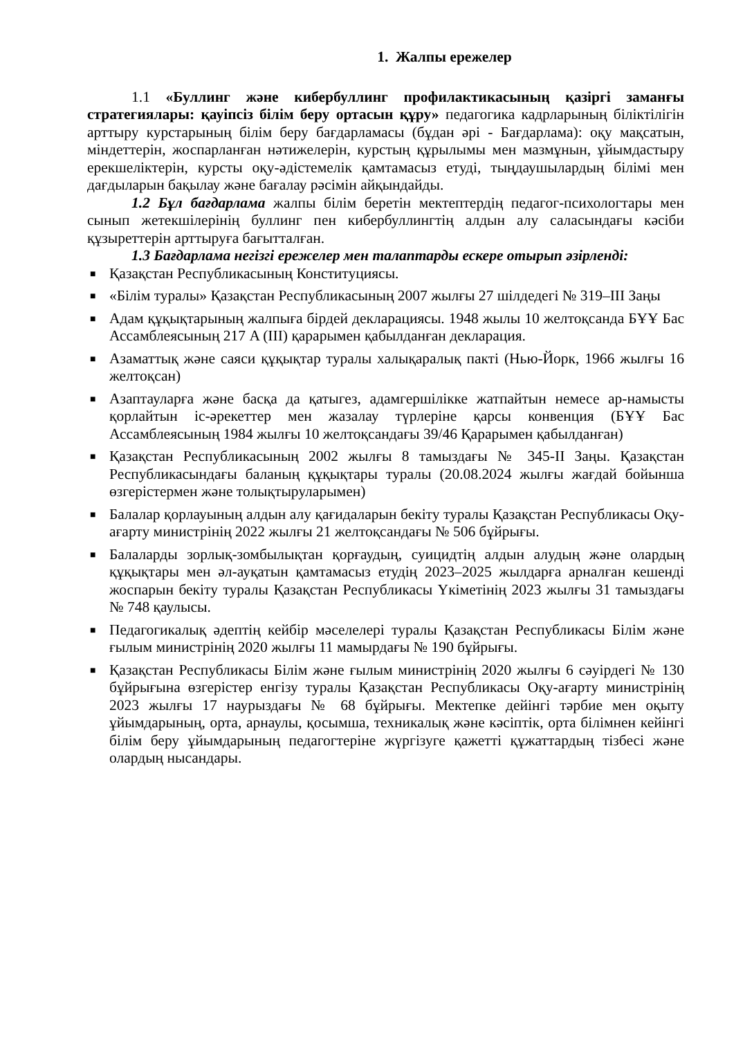1. Жалпы ережелер
1.1 «Буллинг және кибербуллинг профилактикасының қазіргі заманғы стратегиялары: қауіпсіз білім беру ортасын құру» педагогика кадрларының біліктілігін арттыру курстарының білім беру бағдарламасы (бұдан әрі - Бағдарлама): оқу мақсатын, міндеттерін, жоспарланған нәтижелерін, курстың құрылымы мен мазмұнын, ұйымдастыру ерекшеліктерін, курсты оқу-әдістемелік қамтамасыз етуді, тыңдаушылардың білімі мен дағдыларын бақылау және бағалау рәсімін айқындайды.
1.2 Бұл бағдарлама жалпы білім беретін мектептердің педагог-психологтары мен сынып жетекшілерінің буллинг пен кибербуллингтің алдын алу саласындағы кәсіби құзыреттерін арттыруға бағытталған.
1.3 Бағдарлама негізгі ережелер мен талаптарды ескере отырып әзірленді:
■ Қазақстан Республикасының Конституциясы.
■ «Білім туралы» Қазақстан Республикасының 2007 жылғы 27 шілдедегі № 319–III Заңы
■ Адам құқықтарының жалпыға бірдей декларациясы. 1948 жылы 10 желтоқсанда БҰҰ Бас Ассамблеясының 217 A (III) қарарымен қабылданған декларация.
■ Азаматтық және саяси құқықтар туралы халықаралық пакті (Нью-Йорк, 1966 жылғы 16 желтоқсан)
■ Азаптауларға және басқа да қатыгез, адамгершілікке жатпайтын немесе ар-намысты қорлайтын іс-әрекеттер мен жазалау түрлеріне қарсы конвенция (БҰҰ Бас Ассамблеясының 1984 жылғы 10 желтоқсандағы 39/46 Қарарымен қабылданған)
■ Қазақстан Республикасының 2002 жылғы 8 тамыздағы № 345-II Заңы. Қазақстан Республикасындағы баланың құқықтары туралы (20.08.2024 жылғы жағдай бойынша өзгерістермен және толықтыруларымен)
■ Балалар қорлауының алдын алу қағидаларын бекіту туралы Қазақстан Республикасы Оқу-ағарту министрінің 2022 жылғы 21 желтоқсандағы № 506 бұйрығы.
■ Балаларды зорлық-зомбылықтан қорғаудың, суицидтің алдын алудың және олардың құқықтары мен әл-ауқатын қамтамасыз етудің 2023–2025 жылдарға арналған кешенді жоспарын бекіту туралы Қазақстан Республикасы Үкіметінің 2023 жылғы 31 тамыздағы № 748 қаулысы.
■ Педагогикалық әдептің кейбір мәселелері туралы Қазақстан Республикасы Білім және ғылым министрінің 2020 жылғы 11 мамырдағы № 190 бұйрығы.
■ Қазақстан Республикасы Білім және ғылым министрінің 2020 жылғы 6 сәуірдегі № 130 бұйрығына өзгерістер енгізу туралы Қазақстан Республикасы Оқу-ағарту министрінің 2023 жылғы 17 наурыздағы № 68 бұйрығы. Мектепке дейінгі тәрбие мен оқыту ұйымдарының, орта, арнаулы, қосымша, техникалық және кәсіптік, орта білімнен кейінгі білім беру ұйымдарының педагогтеріне жүргізуге қажетті құжаттардың тізбесі және олардың нысандары.